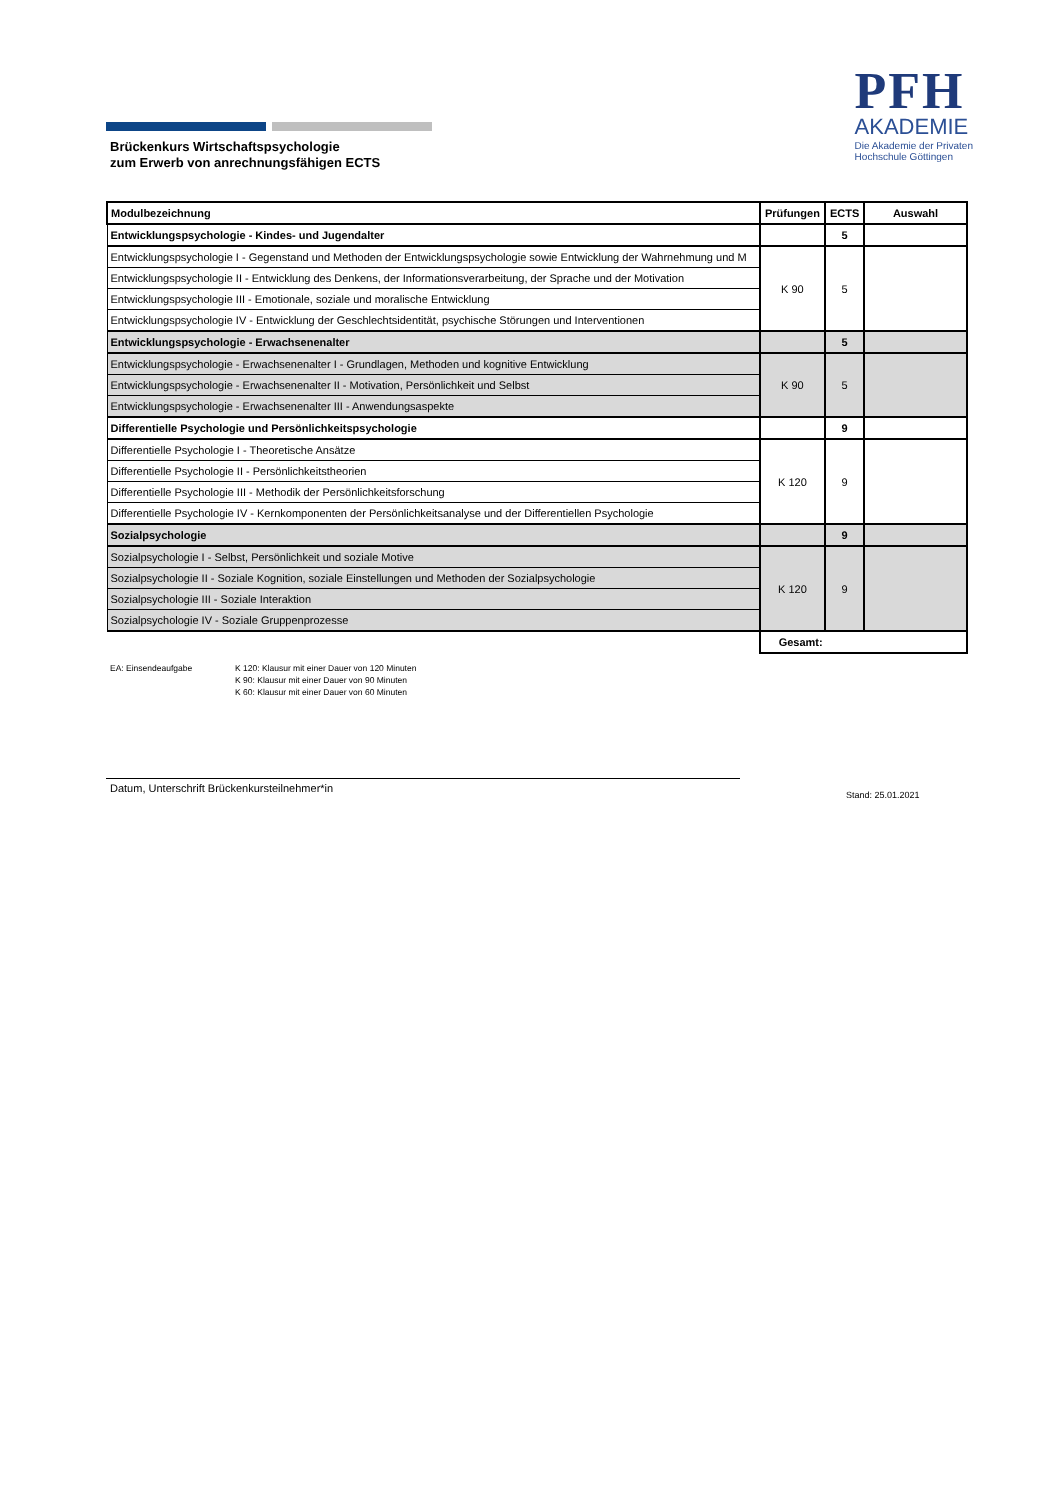PFH
AKADEMIE
Die Akademie der Privaten
Hochschule Göttingen
Brückenkurs Wirtschaftspsychologie
zum Erwerb von anrechnungsfähigen ECTS
| Modulbezeichnung | Prüfungen | ECTS | Auswahl |
| --- | --- | --- | --- |
| Entwicklungspsychologie - Kindes- und Jugendalter | | 5 | |
| Entwicklungspsychologie I - Gegenstand und Methoden der Entwicklungspsychologie sowie Entwicklung der Wahrnehmung und M | K 90 | 5 | |
| Entwicklungspsychologie II - Entwicklung des Denkens, der Informationsverarbeitung, der Sprache und der Motivation | | | |
| Entwicklungspsychologie III - Emotionale, soziale und moralische Entwicklung | | | |
| Entwicklungspsychologie IV - Entwicklung der Geschlechtsidentität, psychische Störungen und Interventionen | | | |
| Entwicklungspsychologie - Erwachsenenalter | | 5 | |
| Entwicklungspsychologie - Erwachsenenalter I - Grundlagen, Methoden und kognitive Entwicklung | K 90 | 5 | |
| Entwicklungspsychologie - Erwachsenenalter II - Motivation, Persönlichkeit und Selbst | | | |
| Entwicklungspsychologie - Erwachsenenalter III - Anwendungsaspekte | | | |
| Differentielle Psychologie und Persönlichkeitspsychologie | | 9 | |
| Differentielle Psychologie I - Theoretische Ansätze | K 120 | 9 | |
| Differentielle Psychologie II - Persönlichkeitstheorien | | | |
| Differentielle Psychologie III - Methodik der Persönlichkeitsforschung | | | |
| Differentielle Psychologie IV - Kernkomponenten der Persönlichkeitsanalyse und der Differentiellen Psychologie | | | |
| Sozialpsychologie | | 9 | |
| Sozialpsychologie I - Selbst, Persönlichkeit und soziale Motive | K 120 | 9 | |
| Sozialpsychologie II - Soziale Kognition, soziale Einstellungen und Methoden der Sozialpsychologie | | | |
| Sozialpsychologie III - Soziale Interaktion | | | |
| Sozialpsychologie IV - Soziale Gruppenprozesse | | | |
| | Gesamt: | | |
EA: Einsendeaufgabe K 120: Klausur mit einer Dauer von 120 Minuten
K 90: Klausur mit einer Dauer von 90 Minuten
K 60: Klausur mit einer Dauer von 60 Minuten
Datum, Unterschrift Brückenkursteilnehmer*in
Stand: 25.01.2021